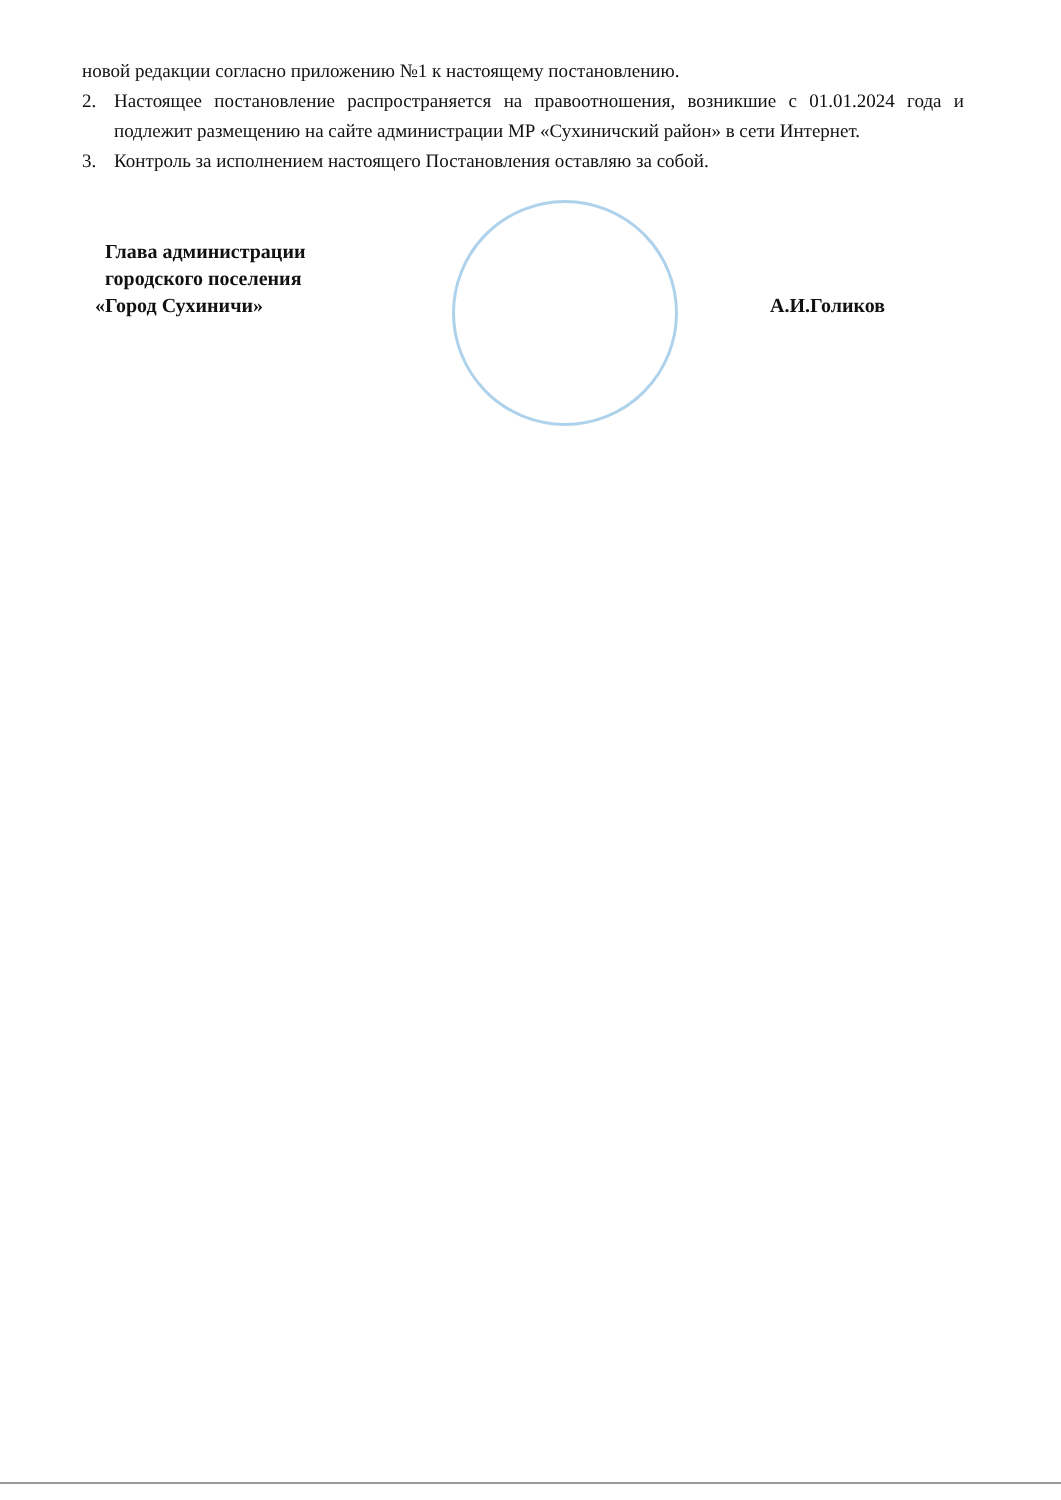новой редакции согласно приложению №1 к настоящему постановлению.
2. Настоящее постановление распространяется на правоотношения, возникшие с 01.01.2024 года и подлежит размещению на сайте администрации МР «Сухиничский район» в сети Интернет.
3. Контроль за исполнением настоящего Постановления оставляю за собой.
Глава администрации
городского поселения
«Город Сухиничи»
А.И.Голиков